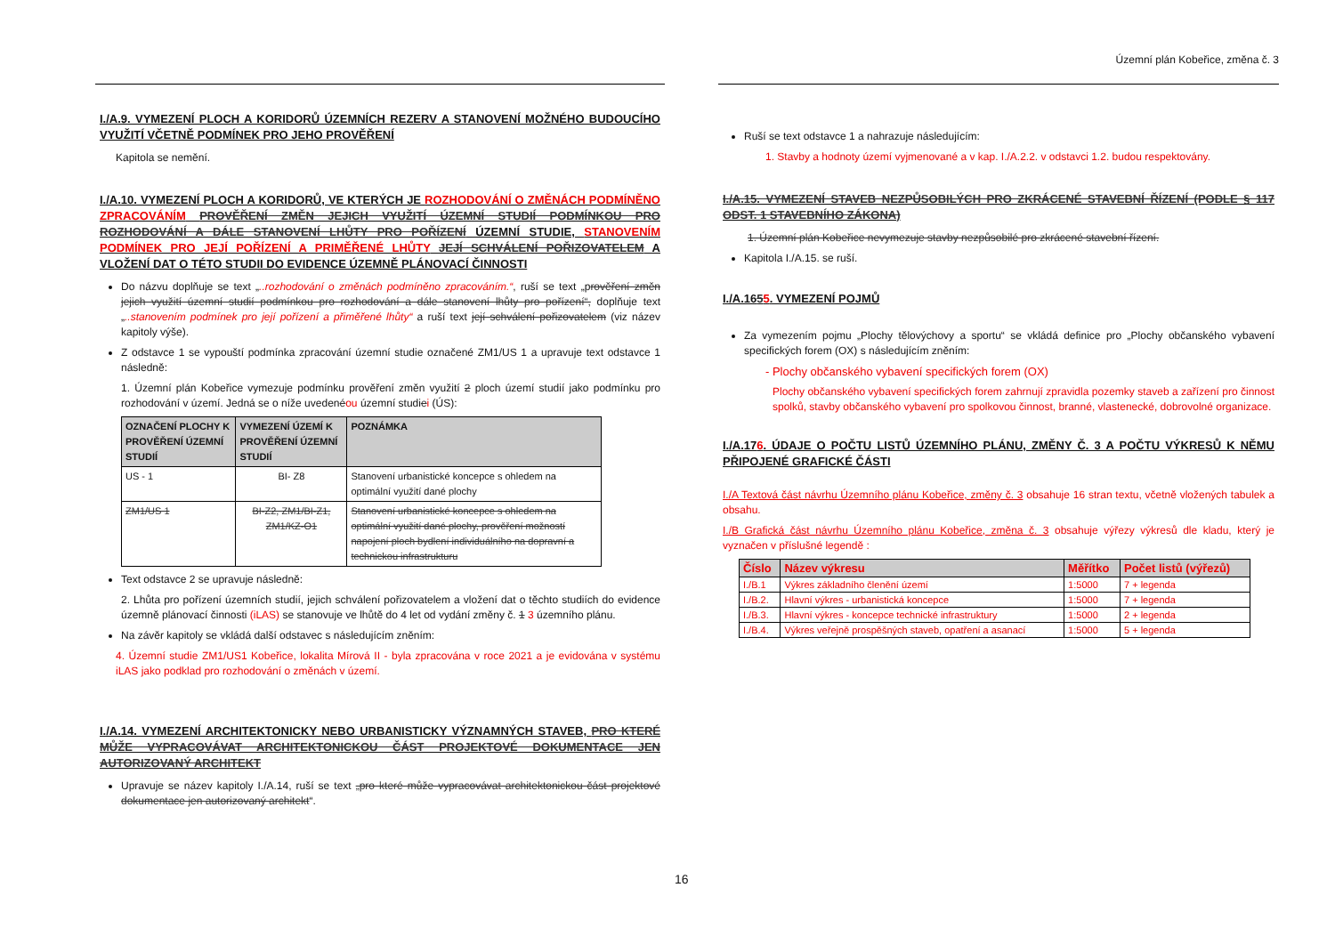I./A.9. VYMEZENÍ PLOCH A KORIDORŮ ÚZEMNÍCH REZERV A STANOVENÍ MOŽNÉHO BUDOUCÍHO VYUŽITÍ VČETNĚ PODMÍNEK PRO JEHO PROVĚŘENÍ
Kapitola se nemění.
I./A.10. VYMEZENÍ PLOCH A KORIDORŮ, VE KTERÝCH JE ROZHODOVÁNÍ O ZMĚNÁCH PODMÍNĚNO ZPRACOVÁNÍM PROVĚŘENÍ ZMĚN JEJICH VYUŽITÍ ÚZEMNÍ STUDIÍ PODMÍNKOU PRO ROZHODOVÁNÍ A DÁLE STANOVENÍ LHŮTY PRO POŘÍZENÍ ÚZEMNÍ STUDIE, STANOVENÍM PODMÍNEK PRO JEJÍ POŘÍZENÍ A PRIMĚŘENÉ LHŮTY JEJÍ SCHVÁLENÍ POŘIZOVATELEM A VLOŽENÍ DAT O TÉTO STUDII DO EVIDENCE ÚZEMNĚ PLÁNOVACÍ ČINNOSTI
Do názvu doplňuje se text „..rozhodování o změnách podmíněno zpracováním.“, ruší se text „prověření změn jejich využití územní studií podmínkou pro rozhodování a dále stanovení lhůty pro pořízení“, doplňuje text „..stanovením podmínek pro její pořízení a přiměřené lhůty“ a ruší text její schválení pořizovatelem (viz název kapitoly výše).
Z odstavce 1 se vypouští podmínka zpracování územní studie označené ZM1/US 1 a upravuje text odstavce 1 následně:
1. Územní plán Kobeřice vymezuje podmínku prověření změn využití 2 ploch území studií jako podmínku pro rozhodování v území. Jedná se o níže uvedenéou územní studiei (ÚS):
| OZNAČENÍ PLOCHY K PROVĚŘENÍ ÚZEMNÍ STUDIÍ | VYMEZENÍ ÚZEMÍ K PROVĚŘENÍ ÚZEMNÍ STUDIÍ | POZNÁMKA |
| --- | --- | --- |
| US - 1 | BI- Z8 | Stanovení urbanistické koncepce s ohledem na optimální využití dané plochy |
| ZM1/US 1 | BI-Z2, ZM1/BI-Z1, ZM1/KZ-O1 | Stanovení urbanistické koncepce s ohledem na optimální využití dané plochy, prověření možností napojení ploch bydlení individuálního na dopravní a technickou infrastrukturu |
Text odstavce 2 se upravuje následně:
2. Lhůta pro pořízení územních studií, jejich schválení pořizovatelem a vložení dat o těchto studiích do evidence územně plánovací činnosti (iLAS) se stanovuje ve lhůtě do 4 let od vydání změny č. 1 3 územního plánu.
Na závěr kapitoly se vkládá další odstavec s následujícím zněním:
4. Územní studie ZM1/US1 Kobeřice, lokalita Mírová II - byla zpracována v roce 2021 a je evidována v systému iLAS jako podklad pro rozhodování o změnách v území.
I./A.14. VYMEZENÍ ARCHITEKTONICKY NEBO URBANISTICKY VÝZNAMNÝCH STAVEB, PRO KTERÉ MŮŽE VYPRACOVÁVAT ARCHITEKTONICKOU ČÁST PROJEKTOVÉ DOKUMENTACE JEN AUTORIZOVANÝ ARCHITEKT
Upravuje se název kapitoly I./A.14, ruší se text „pro které může vypracovávat architektonickou část projektové dokumentace jen autorizovaný architekt“.
Územní plán Kobeřice, změna č. 3
Ruší se text odstavce 1 a nahrazuje následujícím:
1. Stavby a hodnoty území vyjmenované a v kap. I./A.2.2. v odstavci 1.2. budou respektovány.
I./A.15. VYMEZENÍ STAVEB NEZPŮSOBILÝCH PRO ZKRÁCENÉ STAVEBNÍ ŘÍZENÍ (PODLE § 117 ODST. 1 STAVEBNÍHO ZÁKONA)
1. Územní plán Kobeřice nevymezuje stavby nezpůsobilé pro zkrácené stavební řízení.
Kapitola I./A.15. se ruší.
I./A.1655. VYMEZENÍ POJMŮ
Za vymezením pojmu „Plochy tělovýchovy a sportu“ se vkládá definice pro „Plochy občanského vybavení specifických forem (OX) s následujícím zněním:
- Plochy občanského vybavení specifických forem (OX)
Plochy občanského vybavení specifických forem zahrnují zpravidla pozemky staveb a zařízení pro činnost spolků, stavby občanského vybavení pro spolkovou činnost, branné, vlastenecké, dobrovolné organizace.
I./A.176. ÚDAJE O POČTU LISTŮ ÚZEMNÍHO PLÁNU, ZMĚNY Č. 3 A POČTU VÝKRESŮ K NĚMU PŘIPOJENÉ GRAFICKÉ ČÁSTI
I./A Textová část návrhu Územního plánu Kobeřice, změny č. 3 obsahuje 16 stran textu, včetně vložených tabulek a obsahu.
I./B Grafická část návrhu Územního plánu Kobeřice, změna č. 3 obsahuje výřezy výkresů dle kladu, který je vyznačen v příslušné legendě :
| Číslo | Název výkresu | Měřítko | Počet listů (výřezů) |
| --- | --- | --- | --- |
| I./B.1 | Výkres základního členění území | 1:5000 | 7 + legenda |
| I./B.2. | Hlavní výkres - urbanistická koncepce | 1:5000 | 7 + legenda |
| I./B.3. | Hlavní výkres - koncepce technické infrastruktury | 1:5000 | 2 + legenda |
| I./B.4. | Výkres veřejně prospěšných staveb, opatření a asanací | 1:5000 | 5 + legenda |
16